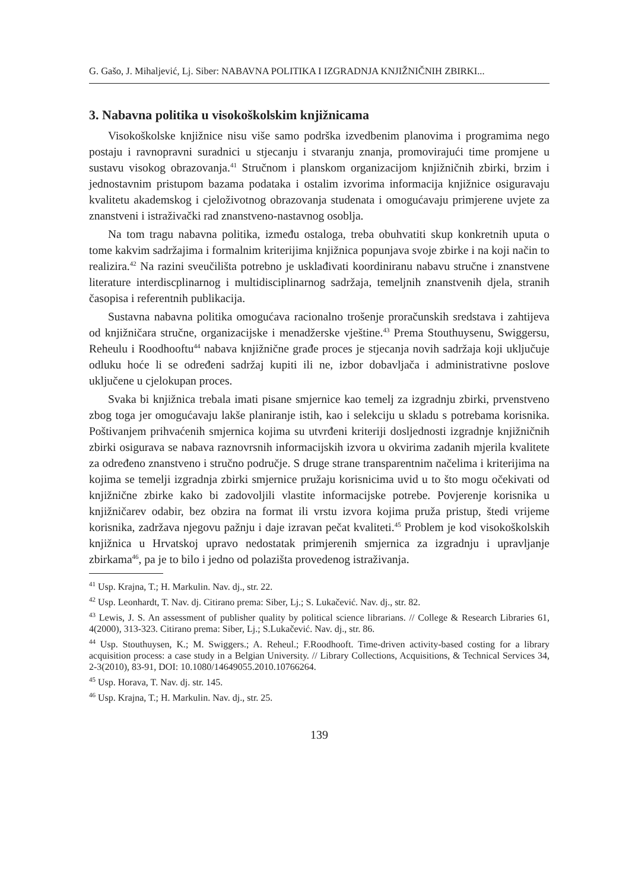G. Gašo, J. Mihaljević, Lj. Siber: NABAVNA POLITIKA I IZGRADNJA KNJIŽNIČNIH ZBIRKI...
3. Nabavna politika u visokoškolskim knjižnicama
Visokoškolske knjižnice nisu više samo podrška izvedbenim planovima i programima nego postaju i ravnopravni suradnici u stjecanju i stvaranju znanja, promovirajući time promjene u sustavu visokog obrazovanja.<sup>41</sup> Stručnom i planskom organizacijom knjižničnih zbirki, brzim i jednostavnim pristupom bazama podataka i ostalim izvorima informacija knjižnice osiguravaju kvalitetu akademskog i cjeloživotnog obrazovanja studenata i omogućavaju primjerene uvjete za znanstveni i istraživački rad znanstveno-nastavnog osoblja.
Na tom tragu nabavna politika, između ostaloga, treba obuhvatiti skup konkretnih uputa o tome kakvim sadržajima i formalnim kriterijima knjižnica popunjava svoje zbirke i na koji način to realizira.<sup>42</sup> Na razini sveučilišta potrebno je usklađivati koordiniranu nabavu stručne i znanstvene literature interdiscplinarnog i multidisciplinarnog sadržaja, temeljnih znanstvenih djela, stranih časopisa i referentnih publikacija.
Sustavna nabavna politika omogućava racionalno trošenje proračunskih sredstava i zahtijeva od knjižničara stručne, organizacijske i menadžerske vještine.<sup>43</sup> Prema Stouthuysenu, Swiggersu, Reheulu i Roodhooftu<sup>44</sup> nabava knjižnične građe proces je stjecanja novih sadržaja koji uključuje odluku hoće li se određeni sadržaj kupiti ili ne, izbor dobavljača i administrativne poslove uključene u cjelokupan proces.
Svaka bi knjižnica trebala imati pisane smjernice kao temelj za izgradnju zbirki, prvenstveno zbog toga jer omogućavaju lakše planiranje istih, kao i selekciju u skladu s potrebama korisnika. Poštivanjem prihvaćenih smjernica kojima su utvrđeni kriteriji dosljednosti izgradnje knjižničnih zbirki osigurava se nabava raznovrsnih informacijskih izvora u okvirima zadanih mjerila kvalitete za određeno znanstveno i stručno područje. S druge strane transparentnim načelima i kriterijima na kojima se temelji izgradnja zbirki smjernice pružaju korisnicima uvid u to što mogu očekivati od knjižnične zbirke kako bi zadovoljili vlastite informacijske potrebe. Povjerenje korisnika u knjižničarev odabir, bez obzira na format ili vrstu izvora kojima pruža pristup, štedi vrijeme korisnika, zadržava njegovu pažnju i daje izravan pečat kvaliteti.<sup>45</sup> Problem je kod visokoškolskih knjižnica u Hrvatskoj upravo nedostatak primjerenih smjernica za izgradnju i upravljanje zbirkama<sup>46</sup>, pa je to bilo i jedno od polazišta provedenog istraživanja.
<sup>41</sup> Usp. Krajna, T.; H. Markulin. Nav. dj., str. 22.
<sup>42</sup> Usp. Leonhardt, T. Nav. dj. Citirano prema: Siber, Lj.; S. Lukačević. Nav. dj., str. 82.
<sup>43</sup> Lewis, J. S. An assessment of publisher quality by political science librarians. // College & Research Libraries 61, 4(2000), 313-323. Citirano prema: Siber, Lj.; S.Lukačević. Nav. dj., str. 86.
<sup>44</sup> Usp. Stouthuysen, K.; M. Swiggers.; A. Reheul.; F.Roodhooft. Time-driven activity-based costing for a library acquisition process: a case study in a Belgian University. // Library Collections, Acquisitions, & Technical Services 34, 2-3(2010), 83-91, DOI: 10.1080/14649055.2010.10766264.
<sup>45</sup> Usp. Horava, T. Nav. dj. str. 145.
<sup>46</sup> Usp. Krajna, T.; H. Markulin. Nav. dj., str. 25.
139